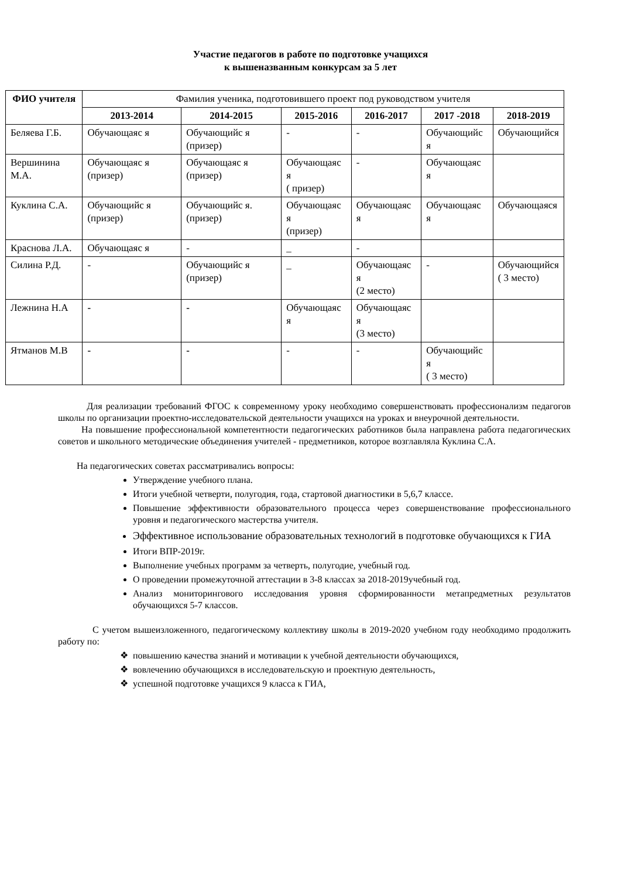Участие педагогов в работе по подготовке учащихся
к вышеназванным конкурсам за 5 лет
| ФИО учителя | Фамилия ученика, подготовившего проект под руководством учителя | | | | | |
| --- | --- | --- | --- | --- | --- | --- |
| | 2013-2014 | 2014-2015 | 2015-2016 | 2016-2017 | 2017 -2018 | 2018-2019 |
| Беляева Г.Б. | Обучающаяс я | Обучающийс я (призер) | - | - | Обучающийс я | Обучающийся |
| Вершинина М.А. | Обучающаяс я (призер) | Обучающаяс я (призер) | Обучающаяс я ( призер) | - | Обучающаяс я | |
| Куклина С.А. | Обучающийс я (призер) | Обучающийс я. (призер) | Обучающаяс я (призер) | Обучающаяс я | Обучающаяс я | Обучающаяся |
| Краснова Л.А. | Обучающаяс я | - | _ | - | | |
| Силина Р.Д. | - | Обучающийс я (призер) | _ | Обучающаяс я (2 место) | - | Обучающийся ( 3 место) |
| Лежнина Н.А | - | - | Обучающаяс я | Обучающаяс я (3 место) | | |
| Ятманов М.В | - | - | - | - | Обучающийс я ( 3 место) | |
Для реализации требований ФГОС к современному уроку необходимо совершенствовать профессионализм педагогов школы по организации проектно-исследовательской деятельности учащихся на уроках и внеурочной деятельности.
На повышение профессиональной компетентности педагогических работников была направлена работа педагогических советов и школьного методические объединения учителей - предметников, которое возглавляла Куклина С.А.
На педагогических советах рассматривались вопросы:
Утверждение учебного плана.
Итоги учебной четверти, полугодия, года, стартовой диагностики в 5,6,7 классе.
Повышение эффективности образовательного процесса через совершенствование профессионального уровня и педагогического мастерства учителя.
Эффективное использование образовательных технологий в подготовке обучающихся к ГИА
Итоги ВПР-2019г.
Выполнение учебных программ за четверть, полугодие, учебный год.
О проведении промежуточной аттестации в 3-8 классах за 2018-2019учебный год.
Анализ мониторингового исследования уровня сформированности метапредметных результатов обучающихся 5-7 классов.
С учетом вышеизложенного, педагогическому коллективу школы в 2019-2020 учебном году необходимо продолжить работу по:
повышению качества знаний и мотивации к учебной деятельности обучающихся,
вовлечению обучающихся в исследовательскую и проектную деятельность,
успешной подготовке учащихся 9 класса к ГИА,